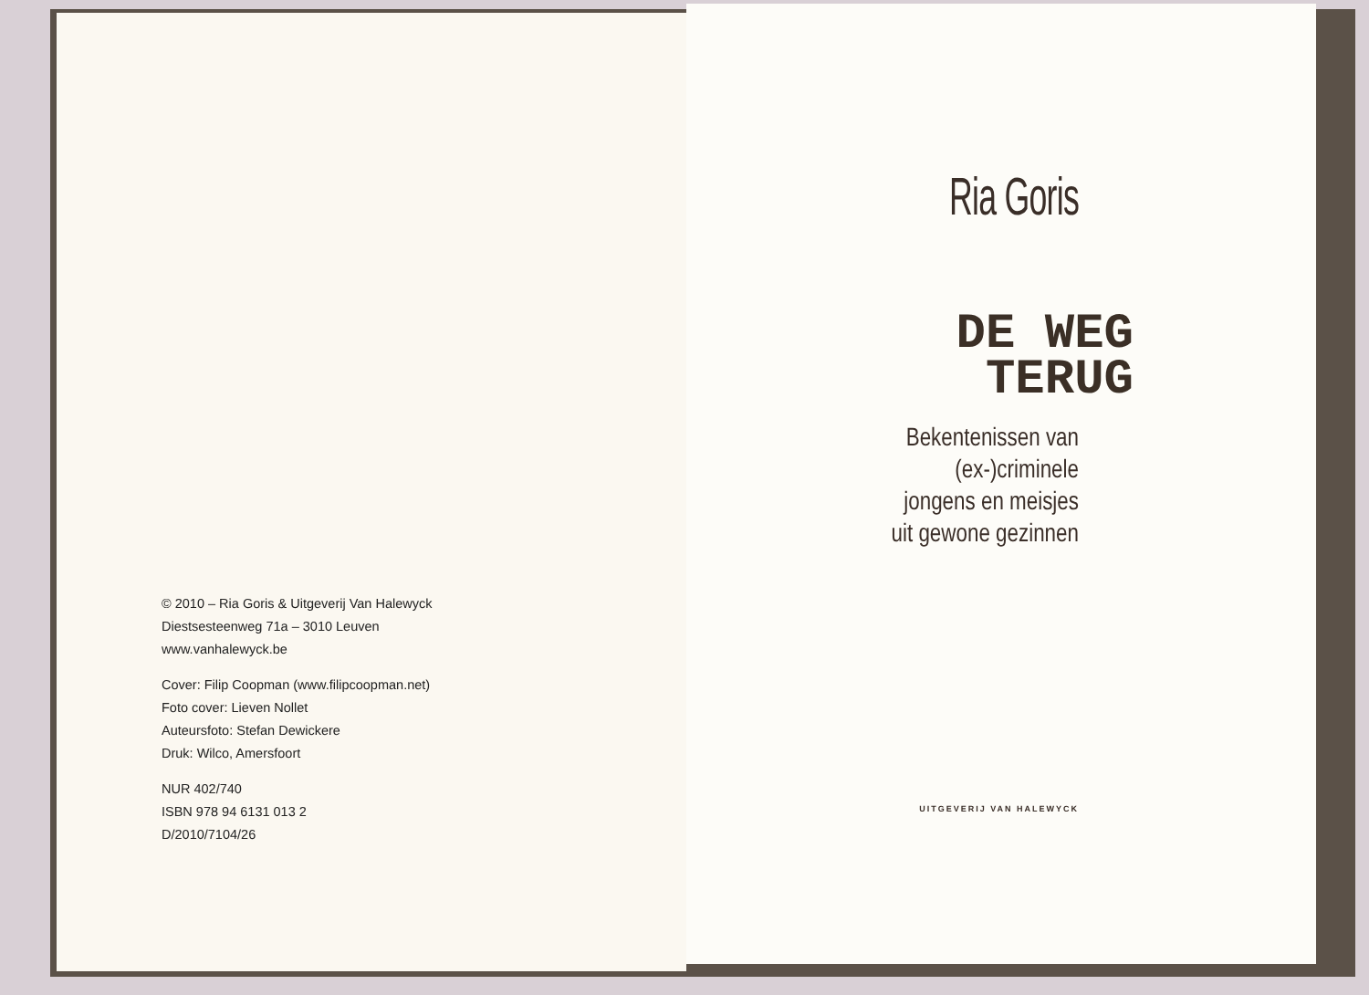© 2010 – Ria Goris & Uitgeverij Van Halewyck
Diestsesteenweg 71a – 3010 Leuven
www.vanhalewyck.be
Cover: Filip Coopman (www.filipcoopman.net)
Foto cover: Lieven Nollet
Auteursfoto: Stefan Dewickere
Druk: Wilco, Amersfoort
NUR 402/740
ISBN 978 94 6131 013 2
D/2010/7104/26
Ria Goris
DE WEG
TERUG
Bekentenissen van
(ex-)criminele
jongens en meisjes
uit gewone gezinnen
UITGEVERIJ VAN HALEWYCK